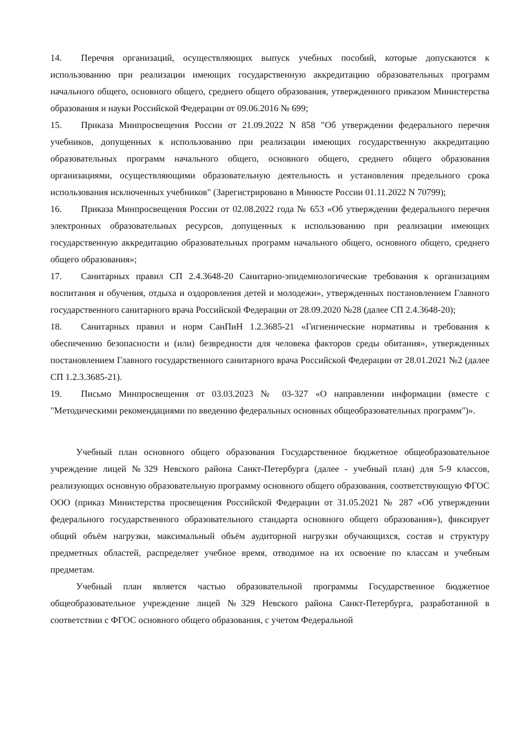14. Перечня организаций, осуществляющих выпуск учебных пособий, которые допускаются к использованию при реализации имеющих государственную аккредитацию образовательных программ начального общего, основного общего, среднего общего образования, утвержденного приказом Министерства образования и науки Российской Федерации от 09.06.2016 № 699;
15. Приказа Минпросвещения России от 21.09.2022 N 858 "Об утверждении федерального перечня учебников, допущенных к использованию при реализации имеющих государственную аккредитацию образовательных программ начального общего, основного общего, среднего общего образования организациями, осуществляющими образовательную деятельность и установления предельного срока использования исключенных учебников" (Зарегистрировано в Минюсте России 01.11.2022 N 70799);
16. Приказа Минпросвещения России от 02.08.2022 года № 653 «Об утверждении федерального перечня электронных образовательных ресурсов, допущенных к использованию при реализации имеющих государственную аккредитацию образовательных программ начального общего, основного общего, среднего общего образования»;
17. Санитарных правил СП 2.4.3648-20 Санитарно-эпидемиологические требования к организациям воспитания и обучения, отдыха и оздоровления детей и молодежи», утвержденных постановлением Главного государственного санитарного врача Российской Федерации от 28.09.2020 №28 (далее СП 2.4.3648-20);
18. Санитарных правил и норм СанПиН 1.2.3685-21 «Гигиенические нормативы и требования к обеспечению безопасности и (или) безвредности для человека факторов среды обитания», утвержденных постановлением Главного государственного санитарного врача Российской Федерации от 28.01.2021 №2 (далее СП 1.2.3.3685-21).
19. Письмо Минпросвещения от 03.03.2023 № 03-327 «О направлении информации (вместе с "Методическими рекомендациями по введению федеральных основных общеобразовательных программ")».
Учебный план основного общего образования Государственное бюджетное общеобразовательное учреждение лицей №329 Невского района Санкт-Петербурга (далее - учебный план) для 5-9 классов, реализующих основную образовательную программу основного общего образования, соответствующую ФГОС ООО (приказ Министерства просвещения Российской Федерации от 31.05.2021 № 287 «Об утверждении федерального государственного образовательного стандарта основного общего образования»), фиксирует общий объём нагрузки, максимальный объём аудиторной нагрузки обучающихся, состав и структуру предметных областей, распределяет учебное время, отводимое на их освоение по классам и учебным предметам.
Учебный план является частью образовательной программы Государственное бюджетное общеобразовательное учреждение лицей №329 Невского района Санкт-Петербурга, разработанной в соответствии с ФГОС основного общего образования, с учетом Федеральной